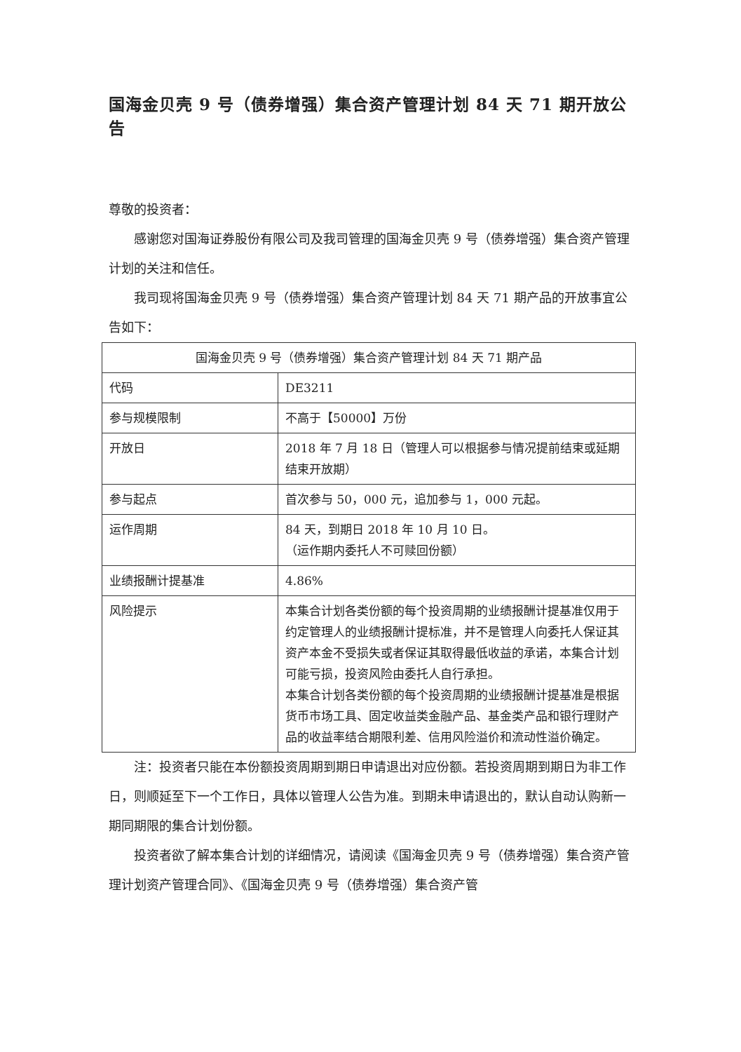国海金贝壳 9 号（债券增强）集合资产管理计划 84 天 71 期开放公告
尊敬的投资者：
感谢您对国海证券股份有限公司及我司管理的国海金贝壳 9 号（债券增强）集合资产管理计划的关注和信任。
我司现将国海金贝壳 9 号（债券增强）集合资产管理计划 84 天 71 期产品的开放事宜公告如下：
| 国海金贝壳 9 号（债券增强）集合资产管理计划 84 天 71 期产品 | |
| 代码 | DE3211 |
| 参与规模限制 | 不高于【50000】万份 |
| 开放日 | 2018 年 7 月 18 日（管理人可以根据参与情况提前结束或延期结束开放期） |
| 参与起点 | 首次参与 50，000 元，追加参与 1，000 元起。 |
| 运作周期 | 84 天，到期日 2018 年 10 月 10 日。 （运作期内委托人不可赎回份额） |
| 业绩报酬计提基准 | 4.86% |
| 风险提示 | 本集合计划各类份额的每个投资周期的业绩报酬计提基准仅用于约定管理人的业绩报酬计提标准，并不是管理人向委托人保证其资产本金不受损失或者保证其取得最低收益的承诺，本集合计划可能亏损，投资风险由委托人自行承担。 本集合计划各类份额的每个投资周期的业绩报酬计提基准是根据货币市场工具、固定收益类金融产品、基金类产品和银行理财产品的收益率结合期限利差、信用风险溢价和流动性溢价确定。 |
注：投资者只能在本份额投资周期到期日申请退出对应份额。若投资周期到期日为非工作日，则顺延至下一个工作日，具体以管理人公告为准。到期未申请退出的，默认自动认购新一期同期限的集合计划份额。
投资者欲了解本集合计划的详细情况，请阅读《国海金贝壳 9 号（债券增强）集合资产管理计划资产管理合同》、《国海金贝壳 9 号（债券增强）集合资产管